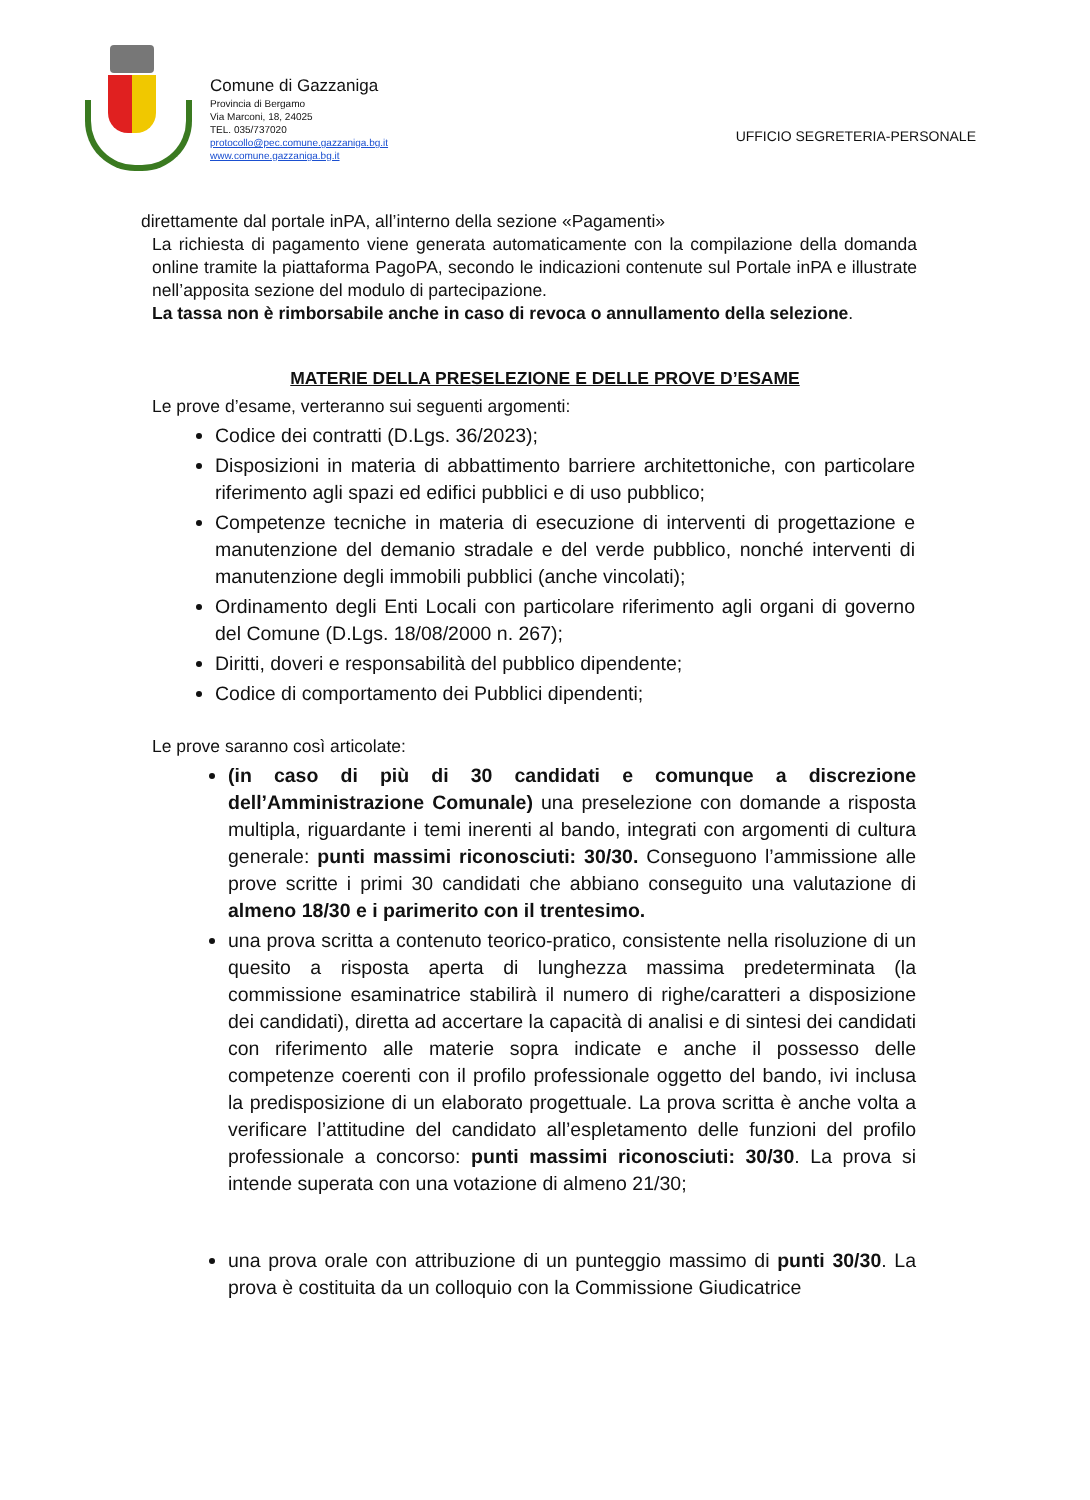Comune di Gazzaniga
Provincia di Bergamo
Via Marconi, 18, 24025
TEL. 035/737020
protocollo@pec.comune.gazzaniga.bg.it
www.comune.gazzaniga.bg.it
UFFICIO SEGRETERIA-PERSONALE
direttamente dal portale inPA, all’interno della sezione «Pagamenti»
La richiesta di pagamento viene generata automaticamente con la compilazione della domanda online tramite la piattaforma PagoPA, secondo le indicazioni contenute sul Portale inPA e illustrate nell’apposita sezione del modulo di partecipazione.
La tassa non è rimborsabile anche in caso di revoca o annullamento della selezione.
MATERIE DELLA PRESELEZIONE E DELLE PROVE D’ESAME
Le prove d’esame, verteranno sui seguenti argomenti:
Codice dei contratti (D.Lgs. 36/2023);
Disposizioni in materia di abbattimento barriere architettoniche, con particolare riferimento agli spazi ed edifici pubblici e di uso pubblico;
Competenze tecniche in materia di esecuzione di interventi di progettazione e manutenzione del demanio stradale e del verde pubblico, nonché interventi di manutenzione degli immobili pubblici (anche vincolati);
Ordinamento degli Enti Locali con particolare riferimento agli organi di governo del Comune (D.Lgs. 18/08/2000 n. 267);
Diritti, doveri e responsabilità del pubblico dipendente;
Codice di comportamento dei Pubblici dipendenti;
Le prove saranno così articolate:
(in caso di più di 30 candidati e comunque a discrezione dell’Amministrazione Comunale) una preselezione con domande a risposta multipla, riguardante i temi inerenti al bando, integrati con argomenti di cultura generale: punti massimi riconosciuti: 30/30. Conseguono l’ammissione alle prove scritte i primi 30 candidati che abbiano conseguito una valutazione di almeno 18/30 e i parimerito con il trentesimo.
una prova scritta a contenuto teorico-pratico, consistente nella risoluzione di un quesito a risposta aperta di lunghezza massima predeterminata (la commissione esaminatrice stabilirà il numero di righe/caratteri a disposizione dei candidati), diretta ad accertare la capacità di analisi e di sintesi dei candidati con riferimento alle materie sopra indicate e anche il possesso delle competenze coerenti con il profilo professionale oggetto del bando, ivi inclusa la predisposizione di un elaborato progettuale. La prova scritta è anche volta a verificare l’attitudine del candidato all’espletamento delle funzioni del profilo professionale a concorso: punti massimi riconosciuti: 30/30. La prova si intende superata con una votazione di almeno 21/30;
una prova orale con attribuzione di un punteggio massimo di punti 30/30. La prova è costituita da un colloquio con la Commissione Giudicatrice